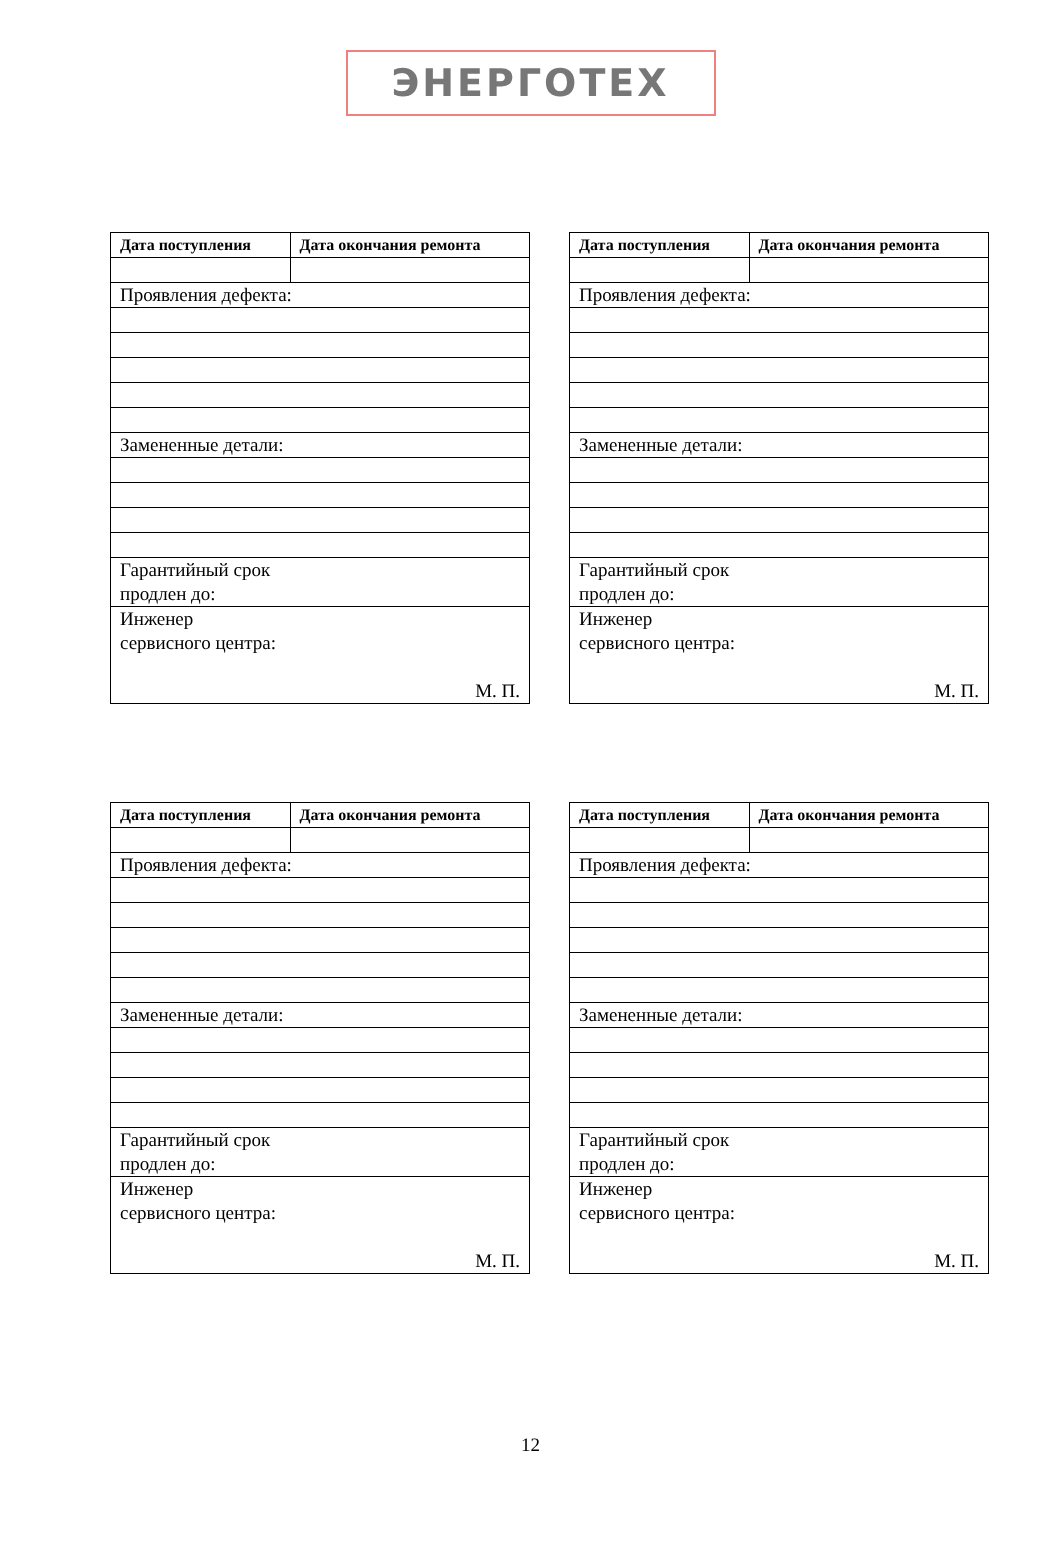ЭНЕРГОТЕХ
| Дата поступления | Дата окончания ремонта |
| --- | --- |
| Проявления дефекта: | |
| Замененные детали: | |
| Гарантийный срок продлен до: | |
| Инженер сервисного центра: М. П. | |
| Дата поступления | Дата окончания ремонта |
| --- | --- |
| Проявления дефекта: | |
| Замененные детали: | |
| Гарантийный срок продлен до: | |
| Инженер сервисного центра: М. П. | |
| Дата поступления | Дата окончания ремонта |
| --- | --- |
| Проявления дефекта: | |
| Замененные детали: | |
| Гарантийный срок продлен до: | |
| Инженер сервисного центра: М. П. | |
| Дата поступления | Дата окончания ремонта |
| --- | --- |
| Проявления дефекта: | |
| Замененные детали: | |
| Гарантийный срок продлен до: | |
| Инженер сервисного центра: М. П. | |
12